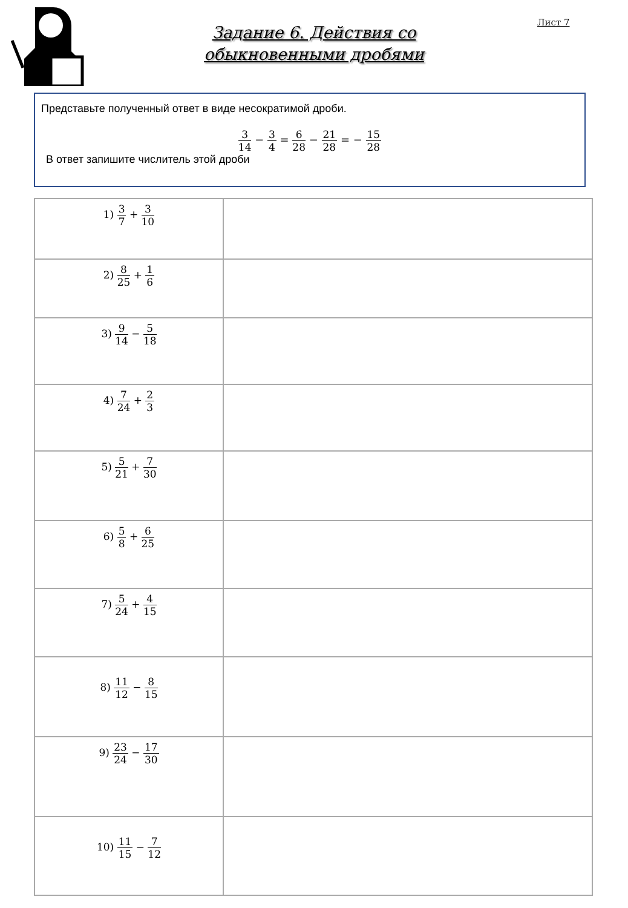Лист 7
Задание 6. Действия со
обыкновенными дробями
Представьте полученный ответ в виде несократимой дроби.
3 14 − 3 4 = 6 28 − 21 28 = − 15 28
В ответ запишите числитель этой дроби
| 1) 3 7 + 3 10 | |
| 2) 8 25 + 1 6 | |
| 3) 9 14 − 5 18 | |
| 4) 7 24 + 2 3 | |
| 5) 5 21 + 7 30 | |
| 6) 5 8 + 6 25 | |
| 7) 5 24 + 4 15 | |
| 8) 11 12 − 8 15 | |
| 9) 23 24 − 17 30 | |
| 10) 11 15 − 7 12 | |